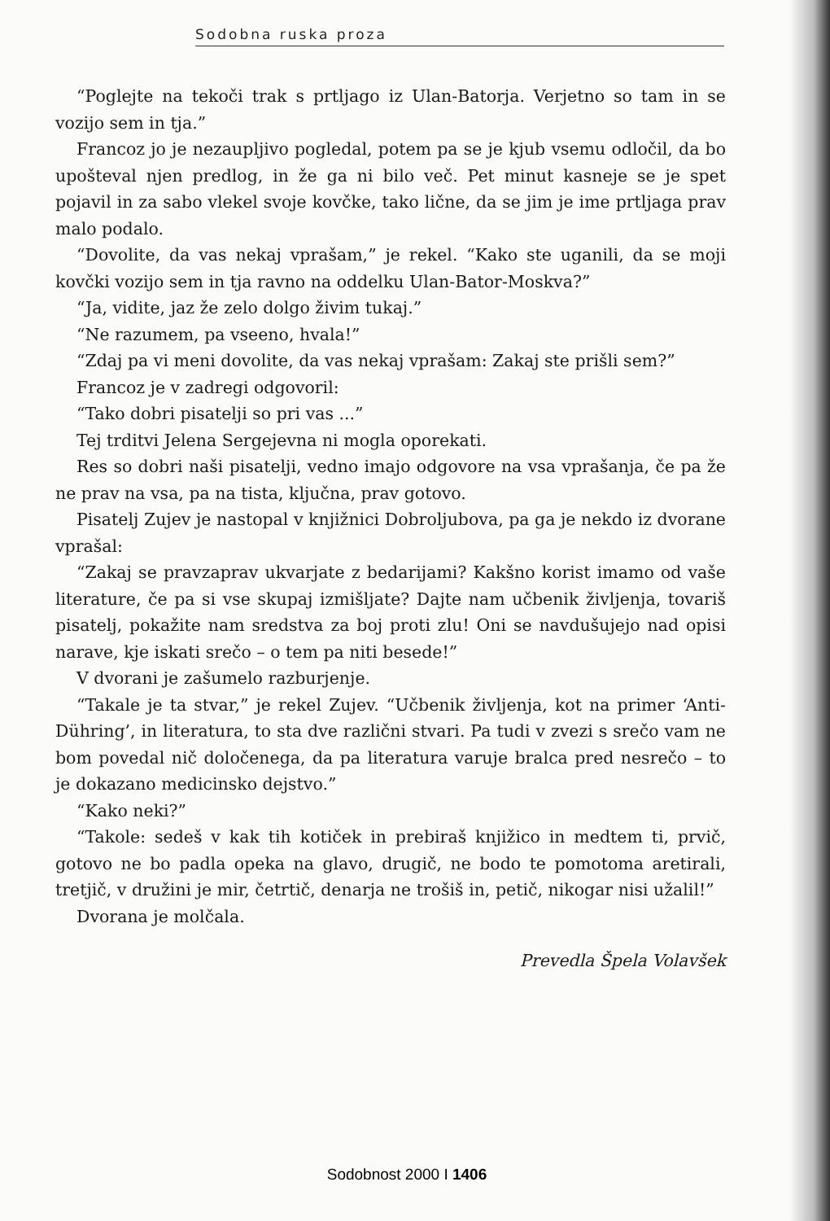Sodobna ruska proza
“Poglejte na tekoči trak s prtljago iz Ulan-Batorja. Verjetno so tam in se vozijo sem in tja.”
Francoz jo je nezaupljivo pogledal, potem pa se je kjub vsemu odločil, da bo upošteval njen predlog, in že ga ni bilo več. Pet minut kasneje se je spet pojavil in za sabo vlekel svoje kovčke, tako lične, da se jim je ime prtljaga prav malo podalo.
“Dovolite, da vas nekaj vprašam,” je rekel. “Kako ste uganili, da se moji kovčki vozijo sem in tja ravno na oddelku Ulan-Bator-Moskva?”
“Ja, vidite, jaz že zelo dolgo živim tukaj.”
“Ne razumem, pa vseeno, hvala!”
“Zdaj pa vi meni dovolite, da vas nekaj vprašam: Zakaj ste prišli sem?”
Francoz je v zadregi odgovoril:
“Tako dobri pisatelji so pri vas ...”
Tej trditvi Jelena Sergejevna ni mogla oporekati.
Res so dobri naši pisatelji, vedno imajo odgovore na vsa vprašanja, če pa že ne prav na vsa, pa na tista, ključna, prav gotovo.
Pisatelj Zujev je nastopal v knjižnici Dobroljubova, pa ga je nekdo iz dvorane vprašal:
“Zakaj se pravzaprav ukvarjate z bedarijami? Kakšno korist imamo od vaše literature, če pa si vse skupaj izmišljate? Dajte nam učbenik življenja, tovariš pisatelj, pokažite nam sredstva za boj proti zlu! Oni se navdušujejo nad opisi narave, kje iskati srečo – o tem pa niti besede!”
V dvorani je zašumelo razburjenje.
“Takale je ta stvar,” je rekel Zujev. “Učbenik življenja, kot na primer ‘Anti-Dühring’, in literatura, to sta dve različni stvari. Pa tudi v zvezi s srečo vam ne bom povedal nič določenega, da pa literatura varuje bralca pred nesrečo – to je dokazano medicinsko dejstvo.”
“Kako neki?”
“Takole: sedeš v kak tih kotiček in prebiraš knjižico in medtem ti, prvič, gotovo ne bo padla opeka na glavo, drugič, ne bodo te pomotoma aretirali, tretjič, v družini je mir, četrtič, denarja ne trošiš in, petič, nikogar nisi užalil!”
Dvorana je molčala.
Prevedla Špela Volavšek
Sodobnost 2000 I 1406